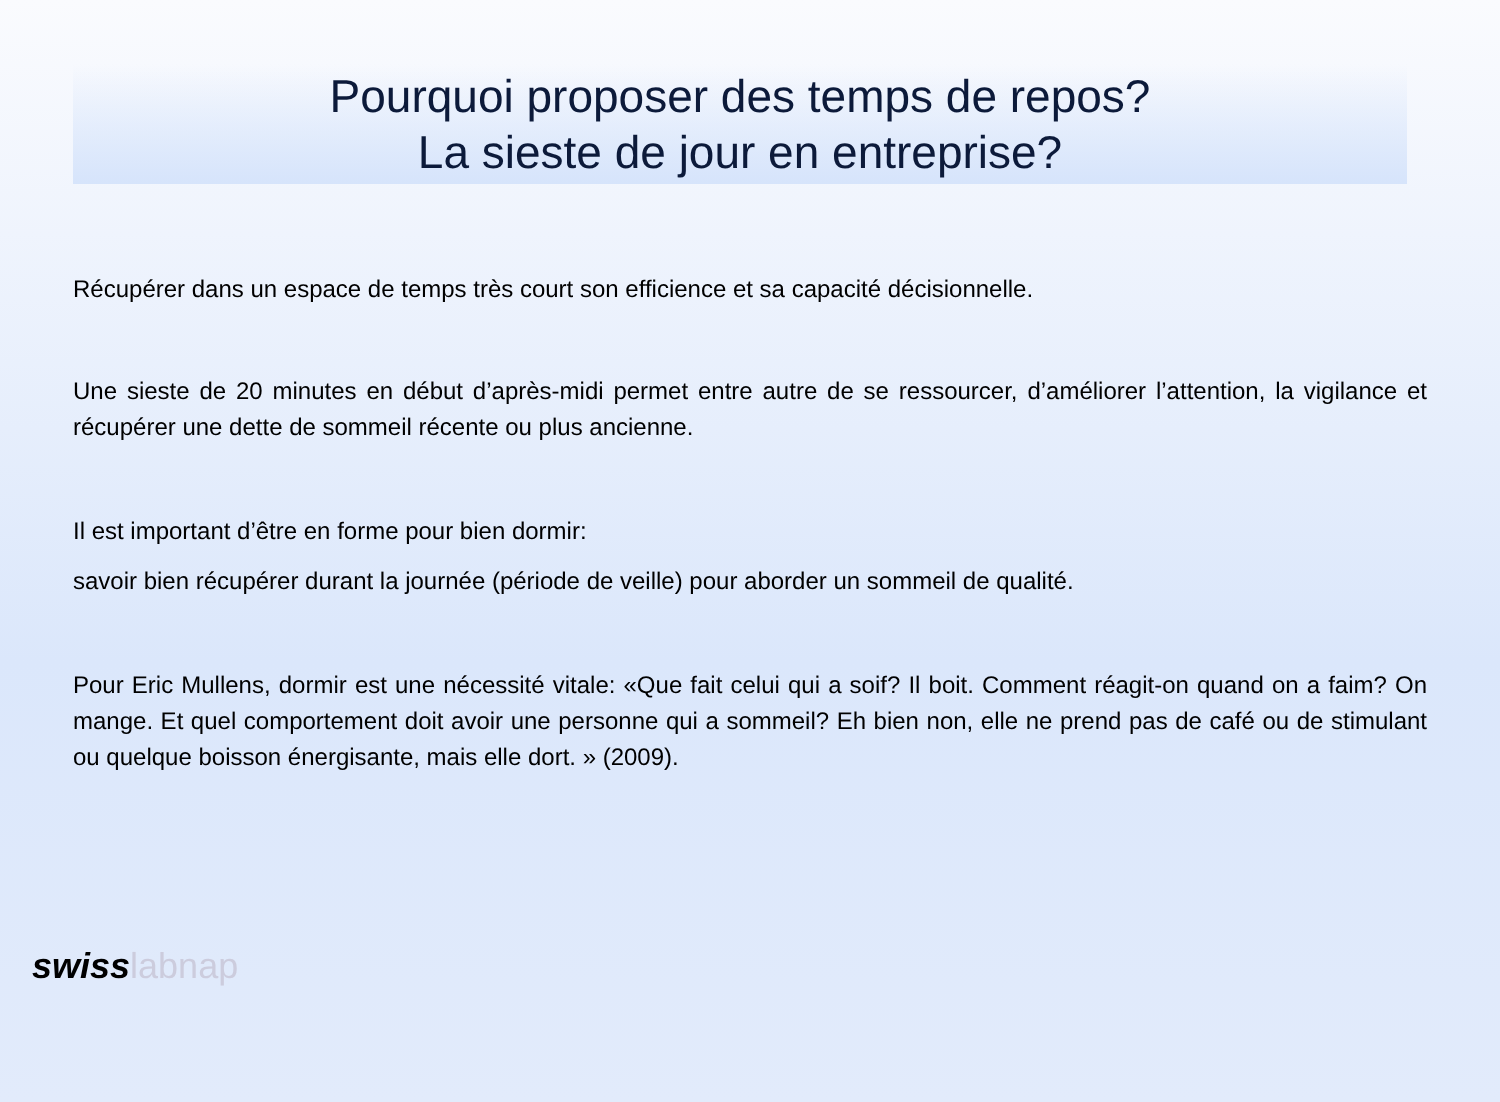Pourquoi proposer des temps de repos?
La sieste de jour en entreprise?
Récupérer dans un espace de temps très court son efficience et sa capacité décisionnelle.
Une sieste de 20 minutes en début d’après-midi permet entre autre de se ressourcer, d’améliorer l’attention, la vigilance et récupérer une dette de sommeil récente ou plus ancienne.
Il est important d’être en forme pour bien dormir:
savoir bien récupérer durant la journée (période de veille) pour aborder un sommeil de qualité.
Pour Eric Mullens, dormir est une nécessité vitale: «Que fait celui qui a soif? Il boit. Comment réagit-on quand on a faim? On mange. Et quel comportement doit avoir une personne qui a sommeil? Eh bien non, elle ne prend pas de café ou de stimulant ou quelque boisson énergisante, mais elle dort. » (2009).
swisslabnap